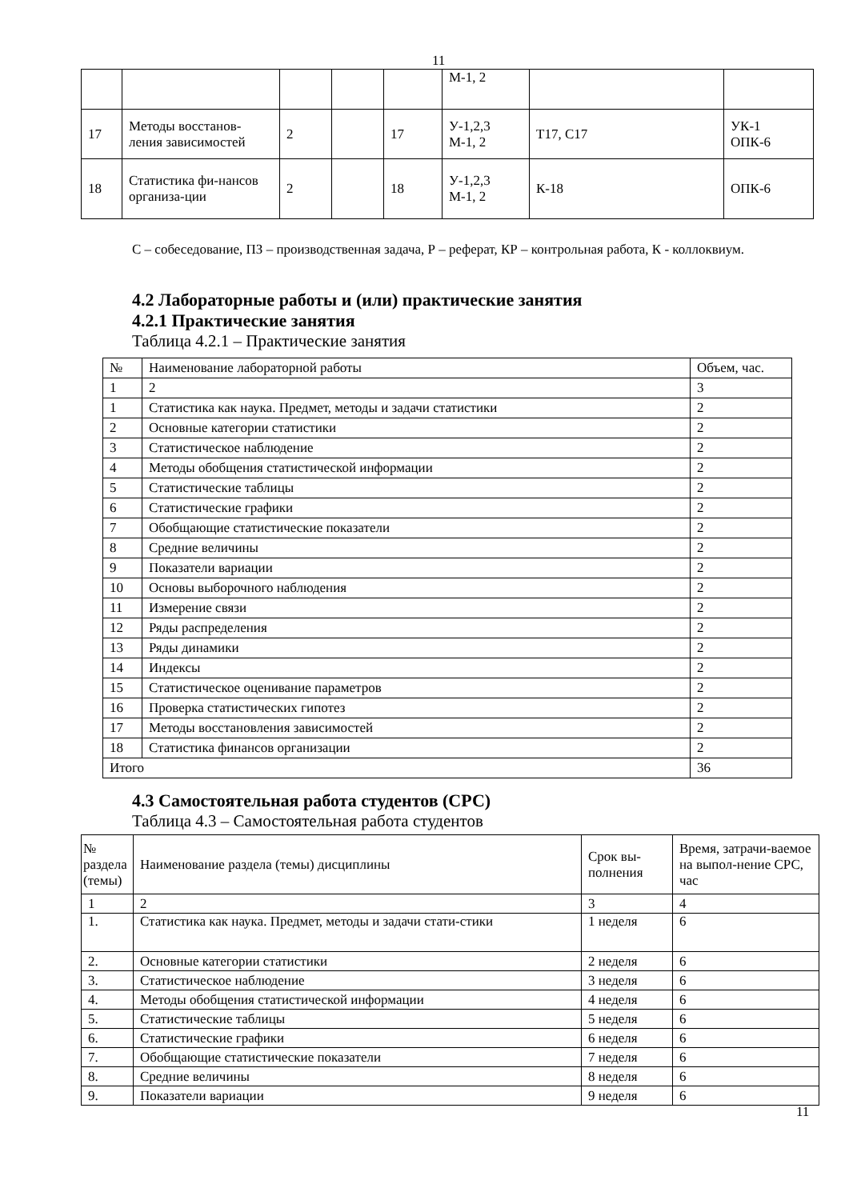11
| | | | | | М-1, 2 | | |
| 17 | Методы восстанов-ления зависимостей | 2 | | 17 | У-1,2,3 М-1, 2 | Т17, С17 | УК-1 ОПК-6 |
| 18 | Статистика фи-нансов организа-ции | 2 | | 18 | У-1,2,3 М-1, 2 | К-18 | ОПК-6 |
С – собеседование, ПЗ – производственная задача, Р – реферат, КР – контрольная работа, К - коллоквиум.
4.2 Лабораторные работы и (или) практические занятия
4.2.1 Практические занятия
Таблица 4.2.1 – Практические занятия
| № | Наименование лабораторной работы | Объем, час. |
| 1 | 2 | 3 |
| 1 | Статистика как наука. Предмет, методы и задачи статистики | 2 |
| 2 | Основные категории статистики | 2 |
| 3 | Статистическое наблюдение | 2 |
| 4 | Методы обобщения статистической информации | 2 |
| 5 | Статистические таблицы | 2 |
| 6 | Статистические графики | 2 |
| 7 | Обобщающие статистические показатели | 2 |
| 8 | Средние величины | 2 |
| 9 | Показатели вариации | 2 |
| 10 | Основы выборочного наблюдения | 2 |
| 11 | Измерение связи | 2 |
| 12 | Ряды распределения | 2 |
| 13 | Ряды динамики | 2 |
| 14 | Индексы | 2 |
| 15 | Статистическое оценивание параметров | 2 |
| 16 | Проверка статистических гипотез | 2 |
| 17 | Методы восстановления зависимостей | 2 |
| 18 | Статистика финансов организации | 2 |
| Итого | | 36 |
4.3 Самостоятельная работа студентов (СРС)
Таблица 4.3 – Самостоятельная работа студентов
| № раздела (темы) | Наименование раздела (темы) дисциплины | Срок вы-полнения | Время, затрачи-ваемое на выпол-нение СРС, час |
| 1 | 2 | 3 | 4 |
| 1. | Статистика как наука. Предмет, методы и задачи стати-стики | 1 неделя | 6 |
| 2. | Основные категории статистики | 2 неделя | 6 |
| 3. | Статистическое наблюдение | 3 неделя | 6 |
| 4. | Методы обобщения статистической информации | 4 неделя | 6 |
| 5. | Статистические таблицы | 5 неделя | 6 |
| 6. | Статистические графики | 6 неделя | 6 |
| 7. | Обобщающие статистические показатели | 7 неделя | 6 |
| 8. | Средние величины | 8 неделя | 6 |
| 9. | Показатели вариации | 9 неделя | 6 |
11